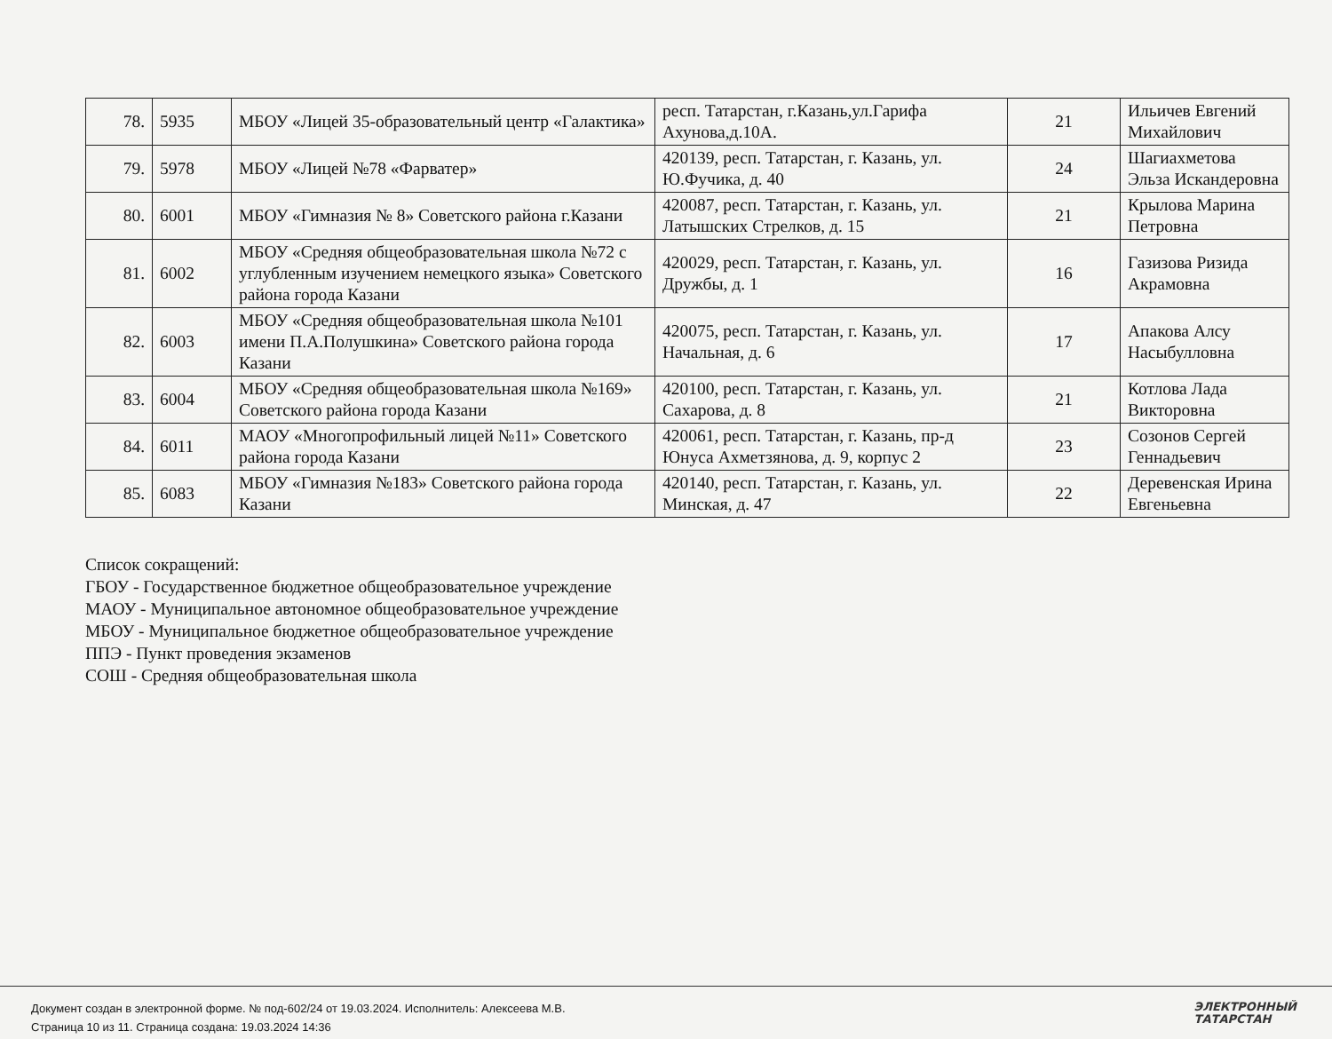| 78. | 5935 | МБОУ «Лицей 35-образовательный центр «Галактика» | респ. Татарстан, г.Казань,ул.Гарифа Ахунова,д.10А. | 21 | Ильичев Евгений Михайлович |
| 79. | 5978 | МБОУ «Лицей №78 «Фарватер» | 420139, респ. Татарстан, г. Казань, ул. Ю.Фучика, д. 40 | 24 | Шагиахметова Эльза Искандеровна |
| 80. | 6001 | МБОУ «Гимназия № 8» Советского района г.Казани | 420087, респ. Татарстан, г. Казань, ул. Латышских Стрелков, д. 15 | 21 | Крылова Марина Петровна |
| 81. | 6002 | МБОУ «Средняя общеобразовательная школа №72 с углубленным изучением немецкого языка» Советского района города Казани | 420029, респ. Татарстан, г. Казань, ул. Дружбы, д. 1 | 16 | Газизова Ризида Акрамовна |
| 82. | 6003 | МБОУ «Средняя общеобразовательная школа №101 имени П.А.Полушкина» Советского района города Казани | 420075, респ. Татарстан, г. Казань, ул. Начальная, д. 6 | 17 | Апакова Алсу Насыбулловна |
| 83. | 6004 | МБОУ «Средняя общеобразовательная школа №169» Советского района города Казани | 420100, респ. Татарстан, г. Казань, ул. Сахарова, д. 8 | 21 | Котлова Лада Викторовна |
| 84. | 6011 | МАОУ «Многопрофильный лицей №11» Советского района города Казани | 420061, респ. Татарстан, г. Казань, пр-д Юнуса Ахметзянова, д. 9, корпус 2 | 23 | Созонов Сергей Геннадьевич |
| 85. | 6083 | МБОУ «Гимназия №183» Советского района города Казани | 420140, респ. Татарстан, г. Казань, ул. Минская, д. 47 | 22 | Деревенская Ирина Евгеньевна |
Список сокращений:
ГБОУ - Государственное бюджетное общеобразовательное учреждение
МАОУ - Муниципальное автономное общеобразовательное учреждение
МБОУ - Муниципальное бюджетное общеобразовательное учреждение
ППЭ - Пункт проведения экзаменов
СОШ - Средняя общеобразовательная школа
Документ создан в электронной форме. № под-602/24 от 19.03.2024. Исполнитель: Алексеева М.В.
Страница 10 из 11. Страница создана: 19.03.2024 14:36
ЭЛЕКТРОННЫЙ
ТАТАРСТАН